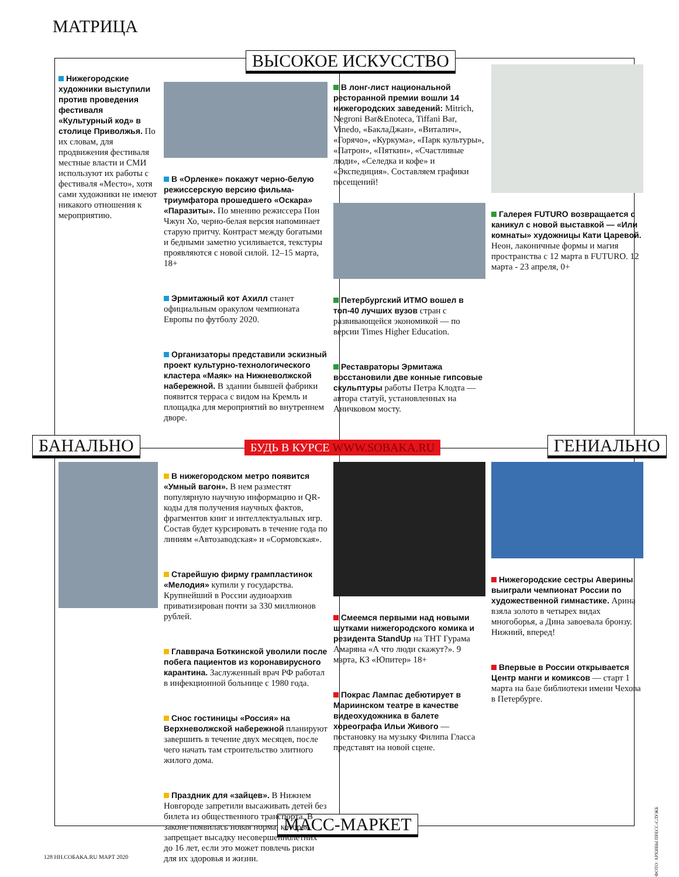МАТРИЦА
ВЫСОКОЕ ИСКУССТВО
БАНАЛЬНО ГЕНИАЛЬНО
МАСС-МАРКЕТ
БУДЬ В КУРСЕ WWW.SOBAKA.RU
Нижегородские художники выступили против проведения фестиваля «Культурный код» в столице Приволжья. По их словам, для продвижения фестиваля местные власти и СМИ используют их работы с фестиваля «Место», хотя сами художники не имеют никакого отношения к мероприятию.
В «Орленке» покажут черно-белую режиссерскую версию фильма-триумфатора прошедшего «Оскара» «Паразиты». По мнению режиссера Пон Чжун Хо, черно-белая версия напоминает старую притчу. Контраст между богатыми и бедными заметно усиливается, текстуры проявляются с новой силой. 12–15 марта, 18+
Эрмитажный кот Ахилл станет официальным оракулом чемпионата Европы по футболу 2020.
Организаторы представили эскизный проект культурно-технологического кластера «Маяк» на Нижневолжской набережной. В здании бывшей фабрики появится терраса с видом на Кремль и площадка для мероприятий во внутреннем дворе.
В лонг-лист национальной ресторанной премии вошли 14 нижегородских заведений: Mitrich, Negroni Bar&Enoteca, Tiffani Bar, Vinedo, «БаклаДжан», «Виталич», «Горячо», «Куркума», «Парк культуры», «Патрон», «Пяткин», «Счастливые люди», «Селедка и кофе» и «Экспедиция». Составляем графики посещений!
Петербургский ИТМО вошел в топ-40 лучших вузов стран с развивающейся экономикой — по версии Times Higher Education.
Реставраторы Эрмитажа восстановили две конные гипсовые скульптуры работы Петра Клодта — автора статуй, установленных на Аничковом мосту.
Галерея FUTURO возвращается с каникул с новой выставкой — «Или комнаты» художницы Кати Царевой. Неон, лаконичные формы и магия пространства с 12 марта в FUTURO. 12 марта - 23 апреля, 0+
В нижегородском метро появится «Умный вагон». В нем разместят популярную научную информацию и QR-коды для получения научных фактов, фрагментов книг и интеллектуальных игр. Состав будет курсировать в течение года по линиям «Автозаводская» и «Сормовская».
Старейшую фирму грампластинок «Мелодия» купили у государства. Крупнейший в России аудиоархив приватизирован почти за 330 миллионов рублей.
Главврача Боткинской уволили после побега пациентов из коронавирусного карантина. Заслуженный врач РФ работал в инфекционной больнице с 1980 года.
Снос гостиницы «Россия» на Верхневолжской набережной планируют завершить в течение двух месяцев, после чего начать там строительство элитного жилого дома.
Праздник для «зайцев». В Нижнем Новгороде запретили высаживать детей без билета из общественного транспорта. В законе появилась новая норма, которая запрещает высадку несовершеннолетних до 16 лет, если это может повлечь риски для их здоровья и жизни.
Смеемся первыми над новыми шутками нижегородского комика и резидента StandUp на ТНТ Гурама Амаряна «А что люди скажут?». 9 марта, КЗ «Юпитер» 18+
Покрас Лампас дебютирует в Мариинском театре в качестве видеохудожника в балете хореографа Ильи Живого — постановку на музыку Филипа Гласса представят на новой сцене.
Нижегородские сестры Аверины выиграли чемпионат России по художественной гимнастике. Арина взяла золото в четырех видах многоборья, а Дина завоевала бронзу. Нижний, вперед!
Впервые в России открывается Центр манги и комиксов — старт 1 марта на базе библиотеки имени Чехова в Петербурге.
128 НН.СОБАКА.RU МАРТ 2020
ФОТО: АРХИВЫ ПРЕСС-СЛУЖБ